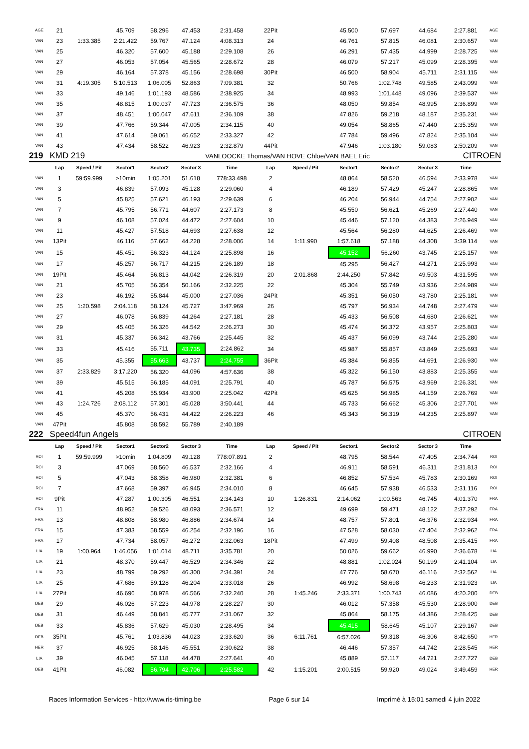| AGE | 21 | | 45.709 | 58.296 | 47.453 | 2:31.458 | 22Pit | | 45.500 | 57.697 | 44.684 | 2:27.881 | AGE |
| VAN | 23 | 1:33.385 | 2:21.422 | 59.767 | 47.124 | 4:08.313 | 24 | | 46.761 | 57.815 | 46.081 | 2:30.657 | VAN |
| VAN | 25 | | 46.320 | 57.600 | 45.188 | 2:29.108 | 26 | | 46.291 | 57.435 | 44.999 | 2:28.725 | VAN |
| VAN | 27 | | 46.053 | 57.054 | 45.565 | 2:28.672 | 28 | | 46.079 | 57.217 | 45.099 | 2:28.395 | VAN |
| VAN | 29 | | 46.164 | 57.378 | 45.156 | 2:28.698 | 30Pit | | 46.500 | 58.904 | 45.711 | 2:31.115 | VAN |
| VAN | 31 | 4:19.305 | 5:10.513 | 1:06.005 | 52.863 | 7:09.381 | 32 | | 50.766 | 1:02.748 | 49.585 | 2:43.099 | VAN |
| VAN | 33 | | 49.146 | 1:01.193 | 48.586 | 2:38.925 | 34 | | 48.993 | 1:01.448 | 49.096 | 2:39.537 | VAN |
| VAN | 35 | | 48.815 | 1:00.037 | 47.723 | 2:36.575 | 36 | | 48.050 | 59.854 | 48.995 | 2:36.899 | VAN |
| VAN | 37 | | 48.451 | 1:00.047 | 47.611 | 2:36.109 | 38 | | 47.826 | 59.218 | 48.187 | 2:35.231 | VAN |
| VAN | 39 | | 47.766 | 59.344 | 47.005 | 2:34.115 | 40 | | 49.054 | 58.865 | 47.440 | 2:35.359 | VAN |
| VAN | 41 | | 47.614 | 59.061 | 46.652 | 2:33.327 | 42 | | 47.784 | 59.496 | 47.824 | 2:35.104 | VAN |
| VAN | 43 | | 47.434 | 58.522 | 46.923 | 2:32.879 | 44Pit | | 47.946 | 1:03.180 | 59.083 | 2:50.209 | VAN |
| 219 | KMD 219 | | | | | VANLOOCKE Thomas/VAN HOVE Chloe/VAN BAEL Eric | | | | | | CITROEN | |
| | Lap | Speed / Pit | Sector1 | Sector2 | Sector 3 | Time | Lap | Speed / Pit | Sector1 | Sector2 | Sector 3 | Time | |
| VAN | 1 | 59:59.999 | >10min | 1:05.201 | 51.618 | 778:33.498 | 2 | | 48.864 | 58.520 | 46.594 | 2:33.978 | VAN |
| VAN | 3 | | 46.839 | 57.093 | 45.128 | 2:29.060 | 4 | | 46.189 | 57.429 | 45.247 | 2:28.865 | VAN |
| VAN | 5 | | 45.825 | 57.621 | 46.193 | 2:29.639 | 6 | | 46.204 | 56.944 | 44.754 | 2:27.902 | VAN |
| VAN | 7 | | 45.795 | 56.771 | 44.607 | 2:27.173 | 8 | | 45.550 | 56.621 | 45.269 | 2:27.440 | VAN |
| VAN | 9 | | 46.108 | 57.024 | 44.472 | 2:27.604 | 10 | | 45.446 | 57.120 | 44.383 | 2:26.949 | VAN |
| VAN | 11 | | 45.427 | 57.518 | 44.693 | 2:27.638 | 12 | | 45.564 | 56.280 | 44.625 | 2:26.469 | VAN |
| VAN | 13Pit | | 46.116 | 57.662 | 44.228 | 2:28.006 | 14 | 1:11.990 | 1:57.618 | 57.188 | 44.308 | 3:39.114 | VAN |
| VAN | 15 | | 45.451 | 56.323 | 44.124 | 2:25.898 | 16 | | 45.152 | 56.260 | 43.745 | 2:25.157 | VAN |
| VAN | 17 | | 45.257 | 56.717 | 44.215 | 2:26.189 | 18 | | 45.295 | 56.427 | 44.271 | 2:25.993 | VAN |
| VAN | 19Pit | | 45.464 | 56.813 | 44.042 | 2:26.319 | 20 | 2:01.868 | 2:44.250 | 57.842 | 49.503 | 4:31.595 | VAN |
| VAN | 21 | | 45.705 | 56.354 | 50.166 | 2:32.225 | 22 | | 45.304 | 55.749 | 43.936 | 2:24.989 | VAN |
| VAN | 23 | | 46.192 | 55.844 | 45.000 | 2:27.036 | 24Pit | | 45.351 | 56.050 | 43.780 | 2:25.181 | VAN |
| VAN | 25 | 1:20.598 | 2:04.118 | 58.124 | 45.727 | 3:47.969 | 26 | | 45.797 | 56.934 | 44.748 | 2:27.479 | VAN |
| VAN | 27 | | 46.078 | 56.839 | 44.264 | 2:27.181 | 28 | | 45.433 | 56.508 | 44.680 | 2:26.621 | VAN |
| VAN | 29 | | 45.405 | 56.326 | 44.542 | 2:26.273 | 30 | | 45.474 | 56.372 | 43.957 | 2:25.803 | VAN |
| VAN | 31 | | 45.337 | 56.342 | 43.766 | 2:25.445 | 32 | | 45.437 | 56.099 | 43.744 | 2:25.280 | VAN |
| VAN | 33 | | 45.416 | 55.711 | 43.735 | 2:24.862 | 34 | | 45.987 | 55.857 | 43.849 | 2:25.693 | VAN |
| VAN | 35 | | 45.355 | 55.663 | 43.737 | 2:24.755 | 36Pit | | 45.384 | 56.855 | 44.691 | 2:26.930 | VAN |
| VAN | 37 | 2:33.829 | 3:17.220 | 56.320 | 44.096 | 4:57.636 | 38 | | 45.322 | 56.150 | 43.883 | 2:25.355 | VAN |
| VAN | 39 | | 45.515 | 56.185 | 44.091 | 2:25.791 | 40 | | 45.787 | 56.575 | 43.969 | 2:26.331 | VAN |
| VAN | 41 | | 45.208 | 55.934 | 43.900 | 2:25.042 | 42Pit | | 45.625 | 56.985 | 44.159 | 2:26.769 | VAN |
| VAN | 43 | 1:24.726 | 2:08.112 | 57.301 | 45.028 | 3:50.441 | 44 | | 45.733 | 56.662 | 45.306 | 2:27.701 | VAN |
| VAN | 45 | | 45.370 | 56.431 | 44.422 | 2:26.223 | 46 | | 45.343 | 56.319 | 44.235 | 2:25.897 | VAN |
| VAN | 47Pit | | 45.808 | 58.592 | 55.789 | 2:40.189 | | | | | | | |
| 222 | Speed4fun Angels | | | | | | | | | | | CITROEN | |
| | Lap | Speed / Pit | Sector1 | Sector2 | Sector 3 | Time | Lap | Speed / Pit | Sector1 | Sector2 | Sector 3 | Time | |
| ROI | 1 | 59:59.999 | >10min | 1:04.809 | 49.128 | 778:07.891 | 2 | | 48.795 | 58.544 | 47.405 | 2:34.744 | ROI |
| ROI | 3 | | 47.069 | 58.560 | 46.537 | 2:32.166 | 4 | | 46.911 | 58.591 | 46.311 | 2:31.813 | ROI |
| ROI | 5 | | 47.043 | 58.358 | 46.980 | 2:32.381 | 6 | | 46.852 | 57.534 | 45.783 | 2:30.169 | ROI |
| ROI | 7 | | 47.668 | 59.397 | 46.945 | 2:34.010 | 8 | | 46.645 | 57.938 | 46.533 | 2:31.116 | ROI |
| ROI | 9Pit | | 47.287 | 1:00.305 | 46.551 | 2:34.143 | 10 | 1:26.831 | 2:14.062 | 1:00.563 | 46.745 | 4:01.370 | FRA |
| FRA | 11 | | 48.952 | 59.526 | 48.093 | 2:36.571 | 12 | | 49.699 | 59.471 | 48.122 | 2:37.292 | FRA |
| FRA | 13 | | 48.808 | 58.980 | 46.886 | 2:34.674 | 14 | | 48.757 | 57.801 | 46.376 | 2:32.934 | FRA |
| FRA | 15 | | 47.383 | 58.559 | 46.254 | 2:32.196 | 16 | | 47.528 | 58.030 | 47.404 | 2:32.962 | FRA |
| FRA | 17 | | 47.734 | 58.057 | 46.272 | 2:32.063 | 18Pit | | 47.499 | 59.408 | 48.508 | 2:35.415 | FRA |
| LIA | 19 | 1:00.964 | 1:46.056 | 1:01.014 | 48.711 | 3:35.781 | 20 | | 50.026 | 59.662 | 46.990 | 2:36.678 | LIA |
| LIA | 21 | | 48.370 | 59.447 | 46.529 | 2:34.346 | 22 | | 48.881 | 1:02.024 | 50.199 | 2:41.104 | LIA |
| LIA | 23 | | 48.799 | 59.292 | 46.300 | 2:34.391 | 24 | | 47.776 | 58.670 | 46.116 | 2:32.562 | LIA |
| LIA | 25 | | 47.686 | 59.128 | 46.204 | 2:33.018 | 26 | | 46.992 | 58.698 | 46.233 | 2:31.923 | LIA |
| LIA | 27Pit | | 46.696 | 58.978 | 46.566 | 2:32.240 | 28 | 1:45.246 | 2:33.371 | 1:00.743 | 46.086 | 4:20.200 | DEB |
| DEB | 29 | | 46.026 | 57.223 | 44.978 | 2:28.227 | 30 | | 46.012 | 57.358 | 45.530 | 2:28.900 | DEB |
| DEB | 31 | | 46.449 | 58.841 | 45.777 | 2:31.067 | 32 | | 45.864 | 58.175 | 44.386 | 2:28.425 | DEB |
| DEB | 33 | | 45.836 | 57.629 | 45.030 | 2:28.495 | 34 | | 45.415 | 58.645 | 45.107 | 2:29.167 | DEB |
| DEB | 35Pit | | 45.761 | 1:03.836 | 44.023 | 2:33.620 | 36 | 6:11.761 | 6:57.026 | 59.318 | 46.306 | 8:42.650 | HER |
| HER | 37 | | 46.925 | 58.146 | 45.551 | 2:30.622 | 38 | | 46.446 | 57.357 | 44.742 | 2:28.545 | HER |
| LIA | 39 | | 46.045 | 57.118 | 44.478 | 2:27.641 | 40 | | 45.889 | 57.117 | 44.721 | 2:27.727 | DEB |
| DEB | 41Pit | | 46.082 | 56.794 | 42.706 | 2:25.582 | 42 | 1:15.201 | 2:00.515 | 59.920 | 49.024 | 3:49.459 | HER |
Races Information Services - http://www.ris-timing.be Page 6 sur 14 Imprimé à 15:01 samedi 4 juin 2022